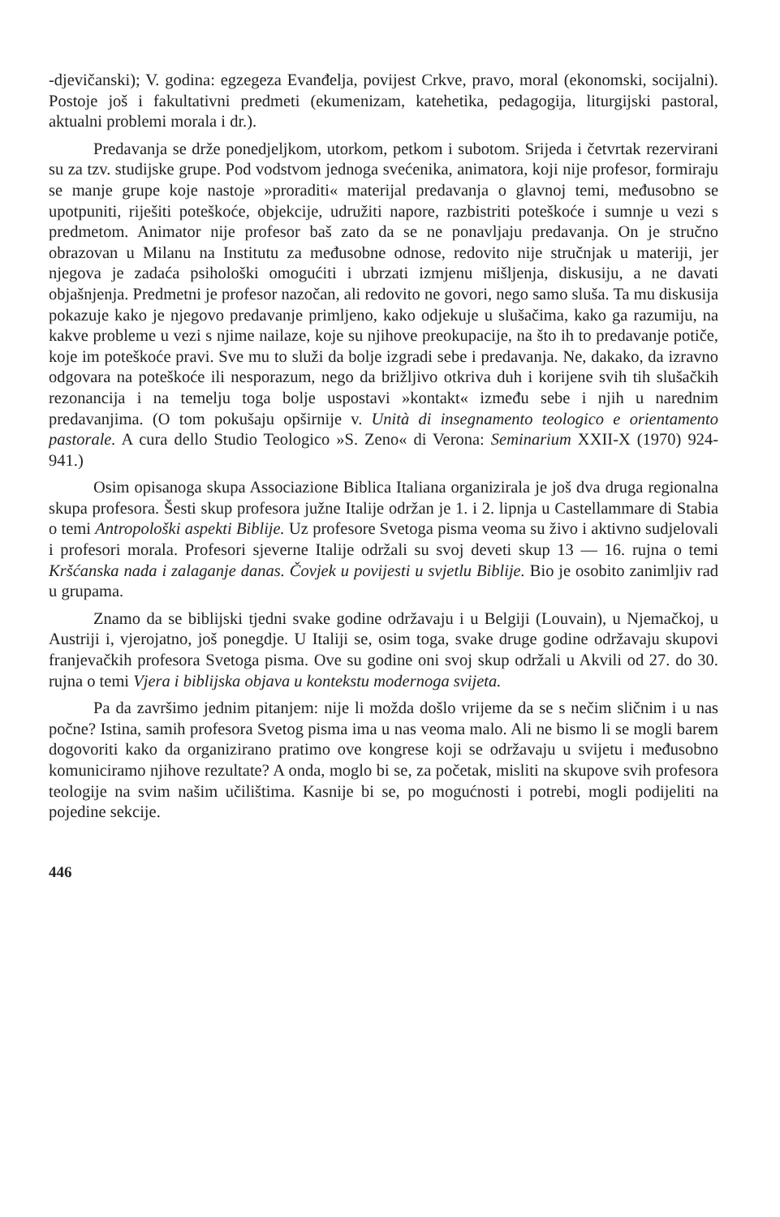-djevičanski); V. godina: egzegeza Evanđelja, povijest Crkve, pravo, moral (ekonomski, socijalni). Postoje još i fakultativni predmeti (ekumenizam, katehetika, pedagogija, liturgijski pastoral, aktualni problemi morala i dr.).
Predavanja se drže ponedjeljkom, utorkom, petkom i subotom. Srijeda i četvrtak rezervirani su za tzv. studijske grupe. Pod vodstvom jednoga svećenika, animatora, koji nije profesor, formiraju se manje grupe koje nastoje »proraditi« materijal predavanja o glavnoj temi, međusobno se upotpuniti, riješiti poteškoće, objekcije, udružiti napore, razbistriti poteškoće i sumnje u vezi s predmetom. Animator nije profesor baš zato da se ne ponavljaju predavanja. On je stručno obrazovan u Milanu na Institutu za međusobne odnose, redovito nije stručnjak u materiji, jer njegova je zadaća psihološki omogućiti i ubrzati izmjenu mišljenja, diskusiju, a ne davati objašnjenja. Predmetni je profesor nazočan, ali redovito ne govori, nego samo sluša. Ta mu diskusija pokazuje kako je njegovo predavanje primljeno, kako odjekuje u slušačima, kako ga razumiju, na kakve probleme u vezi s njime nailaze, koje su njihove preokupacije, na što ih to predavanje potiče, koje im poteškoće pravi. Sve mu to služi da bolje izgradi sebe i predavanja. Ne, dakako, da izravno odgovara na poteškoće ili nesporazum, nego da brižljivo otkriva duh i korijene svih tih slušačkih rezonancija i na temelju toga bolje uspostavi »kontakt« između sebe i njih u narednim predavanjima. (O tom pokušaju opširnije v. Unità di insegnamento teologico e orientamento pastorale. A cura dello Studio Teologico »S. Zeno« di Verona: Seminarium XXII-X (1970) 924-941.)
Osim opisanoga skupa Associazione Biblica Italiana organizirala je još dva druga regionalna skupa profesora. Šesti skup profesora južne Italije održan je 1. i 2. lipnja u Castellammare di Stabia o temi Antropološki aspekti Biblije. Uz profesore Svetoga pisma veoma su živo i aktivno sudjelovali i profesori morala. Profesori sjeverne Italije održali su svoj deveti skup 13 — 16. rujna o temi Kršćanska nada i zalaganje danas. Čovjek u povijesti u svjetlu Biblije. Bio je osobito zanimljiv rad u grupama.
Znamo da se biblijski tjedni svake godine održavaju i u Belgiji (Louvain), u Njemačkoj, u Austriji i, vjerojatno, još ponegdje. U Italiji se, osim toga, svake druge godine održavaju skupovi franjevačkih profesora Svetoga pisma. Ove su godine oni svoj skup održali u Akvili od 27. do 30. rujna o temi Vjera i biblijska objava u kontekstu modernoga svijeta.
Pa da završimo jednim pitanjem: nije li možda došlo vrijeme da se s nečim sličnim i u nas počne? Istina, samih profesora Svetog pisma ima u nas veoma malo. Ali ne bismo li se mogli barem dogovoriti kako da organizirano pratimo ove kongrese koji se održavaju u svijetu i međusobno komuniciramo njihove rezultate? A onda, moglo bi se, za početak, misliti na skupove svih profesora teologije na svim našim učilištima. Kasnije bi se, po mogućnosti i potrebi, mogli podijeliti na pojedine sekcije.
446